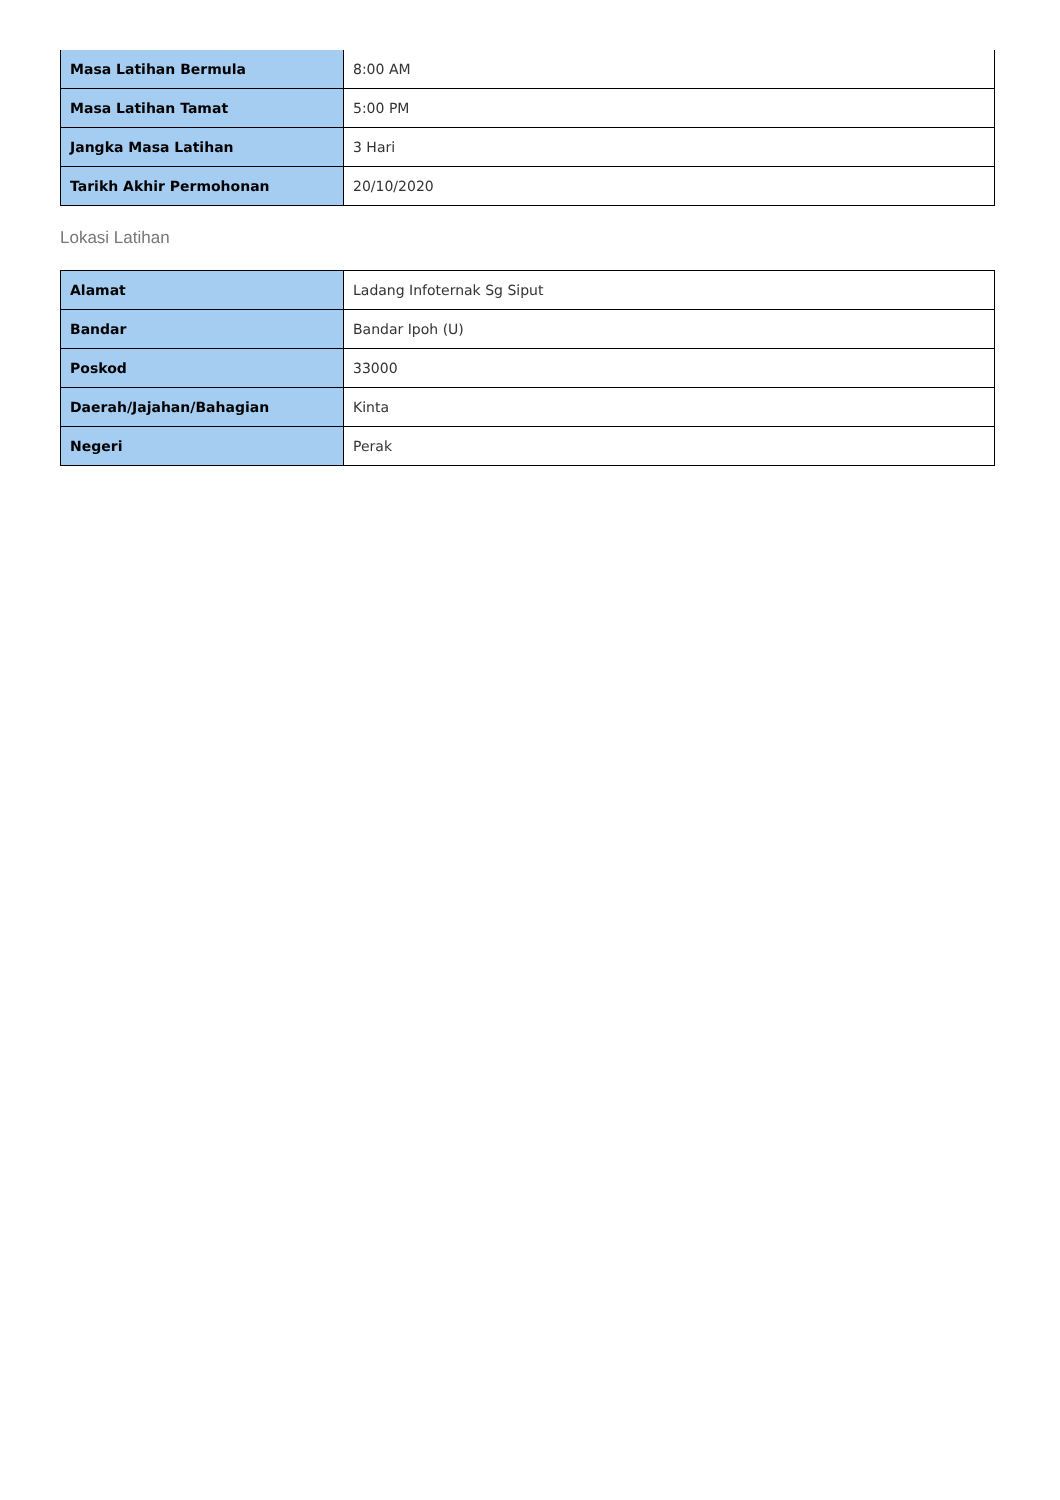| Masa Latihan Bermula | 8:00 AM |
| Masa Latihan Tamat | 5:00 PM |
| Jangka Masa Latihan | 3 Hari |
| Tarikh Akhir Permohonan | 20/10/2020 |
Lokasi Latihan
| Alamat | Ladang Infoternak Sg Siput |
| Bandar | Bandar Ipoh (U) |
| Poskod | 33000 |
| Daerah/Jajahan/Bahagian | Kinta |
| Negeri | Perak |